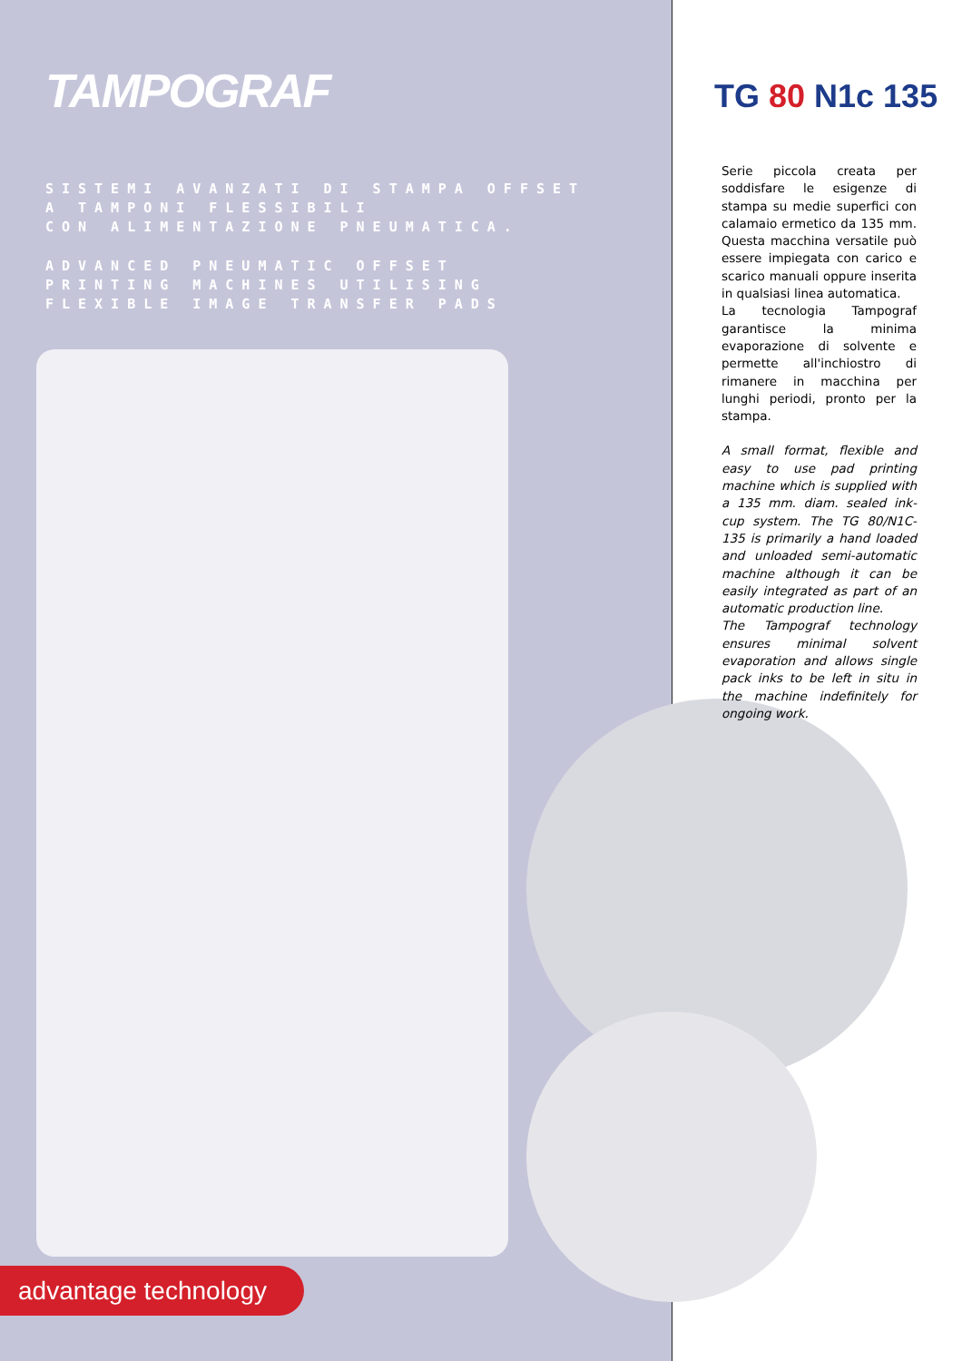TAMPOGRAF
SISTEMI AVANZATI DI STAMPA OFFSET
A TAMPONI FLESSIBILI
CON ALIMENTAZIONE PNEUMATICA.
ADVANCED PNEUMATIC OFFSET
PRINTING MACHINES UTILISING
FLEXIBLE IMAGE TRANSFER PADS
advantage technology
TG 80 N1c 135
Serie piccola creata per soddisfare le esigenze di stampa su medie superfici con calamaio ermetico da 135 mm. Questa macchina versatile può essere impiegata con carico e scarico manuali oppure inserita in qualsiasi linea automatica.
La tecnologia Tampograf garantisce la minima evaporazione di solvente e permette all'inchiostro di rimanere in macchina per lunghi periodi, pronto per la stampa.
A small format, flexible and easy to use pad printing machine which is supplied with a 135 mm. diam. sealed ink-cup system. The TG 80/N1C-135 is primarily a hand loaded and unloaded semi-automatic machine although it can be easily integrated as part of an automatic production line.
The Tampograf technology ensures minimal solvent evaporation and allows single pack inks to be left in situ in the machine indefinitely for ongoing work.